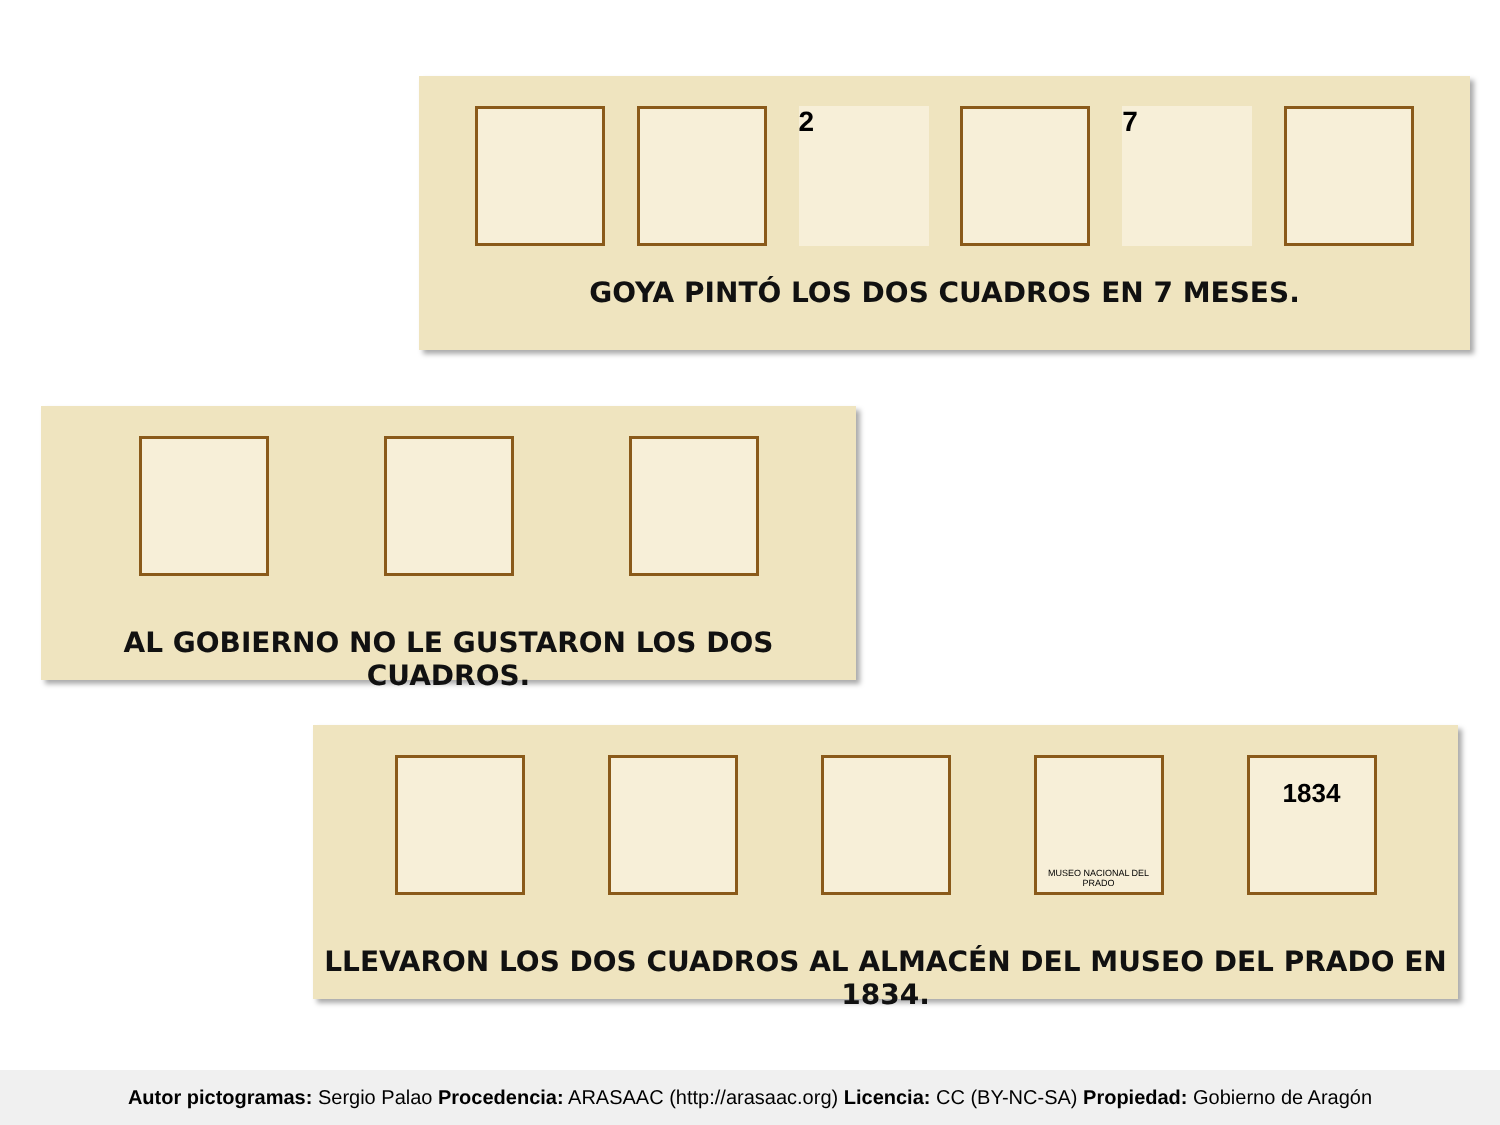2 7
GOYA PINTÓ LOS DOS CUADROS EN 7 MESES.
AL GOBIERNO NO LE GUSTARON LOS DOS CUADROS.
MUSEO NACIONAL DEL PRADO
1834
LLEVARON LOS DOS CUADROS AL ALMACÉN DEL MUSEO DEL PRADO EN 1834.
Autor pictogramas: Sergio Palao Procedencia: ARASAAC (http://arasaac.org) Licencia: CC (BY-NC-SA) Propiedad: Gobierno de Aragón